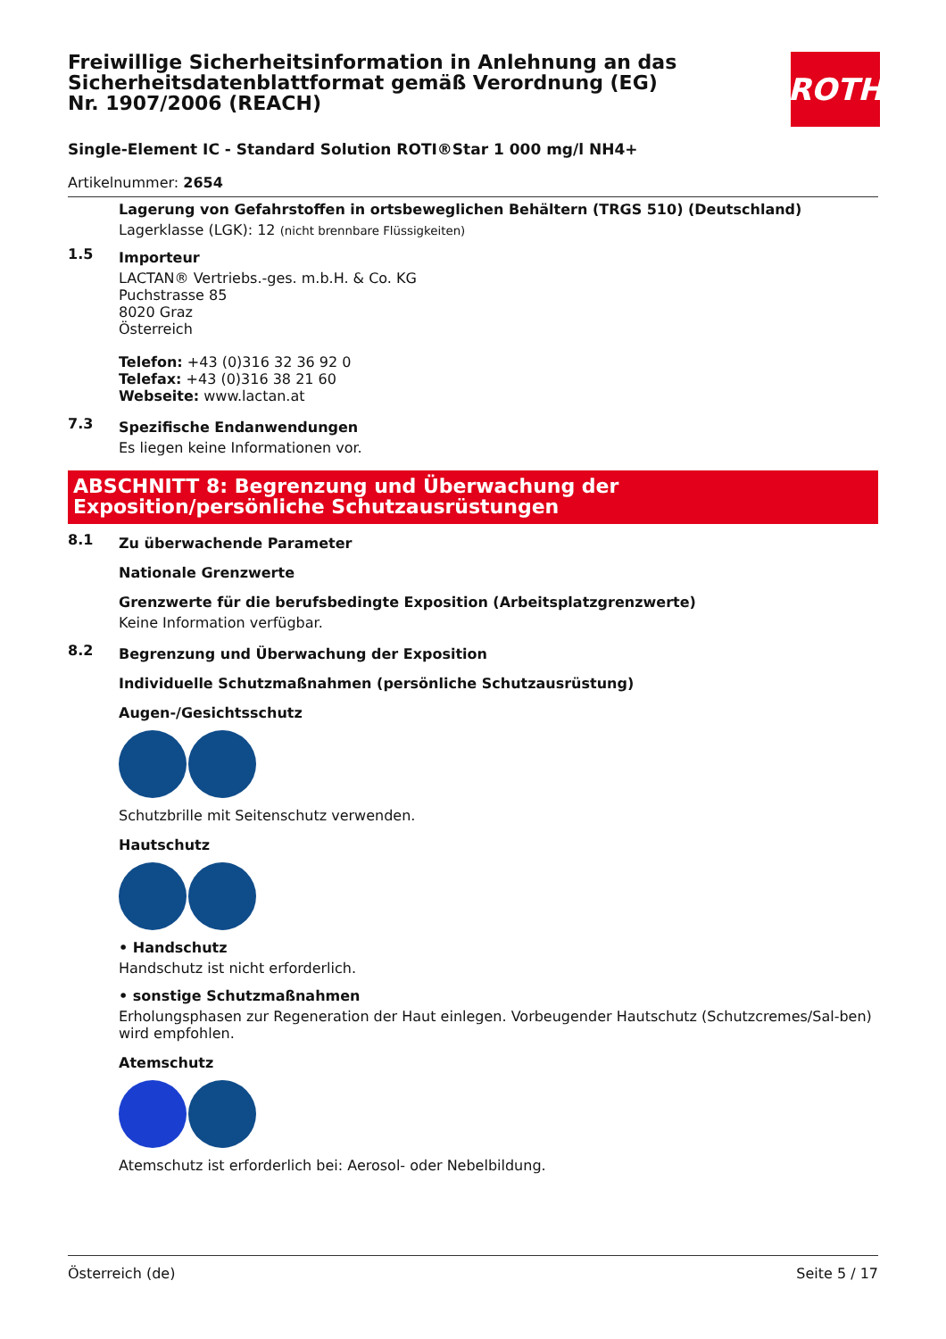Freiwillige Sicherheitsinformation in Anlehnung an das Sicherheitsdatenblattformat gemäß Verordnung (EG) Nr. 1907/2006 (REACH)
ROTH
Single-Element IC - Standard Solution ROTI®Star 1 000 mg/l NH4+
Artikelnummer: 2654
Lagerung von Gefahrstoffen in ortsbeweglichen Behältern (TRGS 510) (Deutschland)
Lagerklasse (LGK): 12 (nicht brennbare Flüssigkeiten)
1.5
Importeur
LACTAN® Vertriebs.-ges. m.b.H. & Co. KG
Puchstrasse 85
8020 Graz
Österreich
Telefon: +43 (0)316 32 36 92 0
Telefax: +43 (0)316 38 21 60
Webseite: www.lactan.at
7.3
Spezifische Endanwendungen
Es liegen keine Informationen vor.
ABSCHNITT 8: Begrenzung und Überwachung der Exposition/persönliche Schutzausrüstungen
8.1
Zu überwachende Parameter
Nationale Grenzwerte
Grenzwerte für die berufsbedingte Exposition (Arbeitsplatzgrenzwerte)
Keine Information verfügbar.
8.2
Begrenzung und Überwachung der Exposition
Individuelle Schutzmaßnahmen (persönliche Schutzausrüstung)
Augen-/Gesichtsschutz
Schutzbrille mit Seitenschutz verwenden.
Hautschutz
• Handschutz
Handschutz ist nicht erforderlich.
• sonstige Schutzmaßnahmen
Erholungsphasen zur Regeneration der Haut einlegen. Vorbeugender Hautschutz (Schutzcremes/Sal-ben) wird empfohlen.
Atemschutz
Atemschutz ist erforderlich bei: Aerosol- oder Nebelbildung.
Österreich (de) Seite 5 / 17